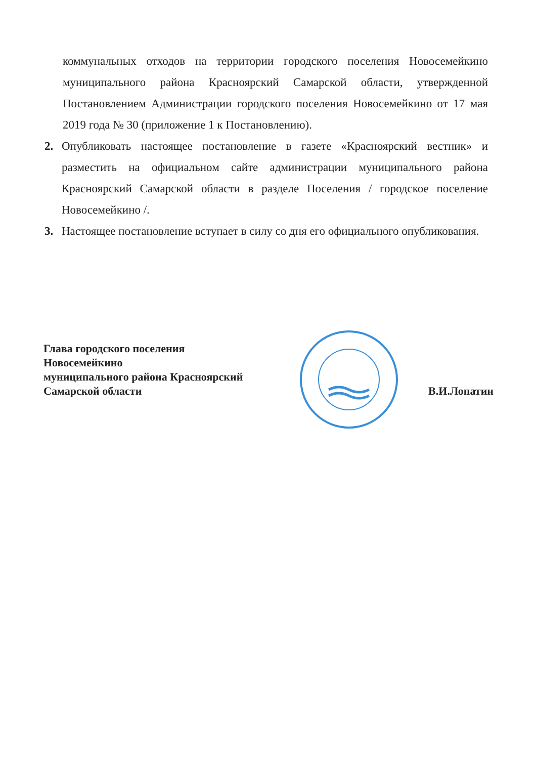коммунальных отходов на территории городского поселения Новосемейкино муниципального района Красноярский Самарской области, утвержденной Постановлением Администрации городского поселения Новосемейкино от 17 мая 2019 года № 30 (приложение 1 к Постановлению).
2. Опубликовать настоящее постановление в газете «Красноярский вестник» и разместить на официальном сайте администрации муниципального района Красноярский Самарской области в разделе Поселения / городское поселение Новосемейкино /.
3. Настоящее постановление вступает в силу со дня его официального опубликования.
Глава городского поселения
Новосемейкино
муниципального района Красноярский
Самарской области
В.И.Лопатин